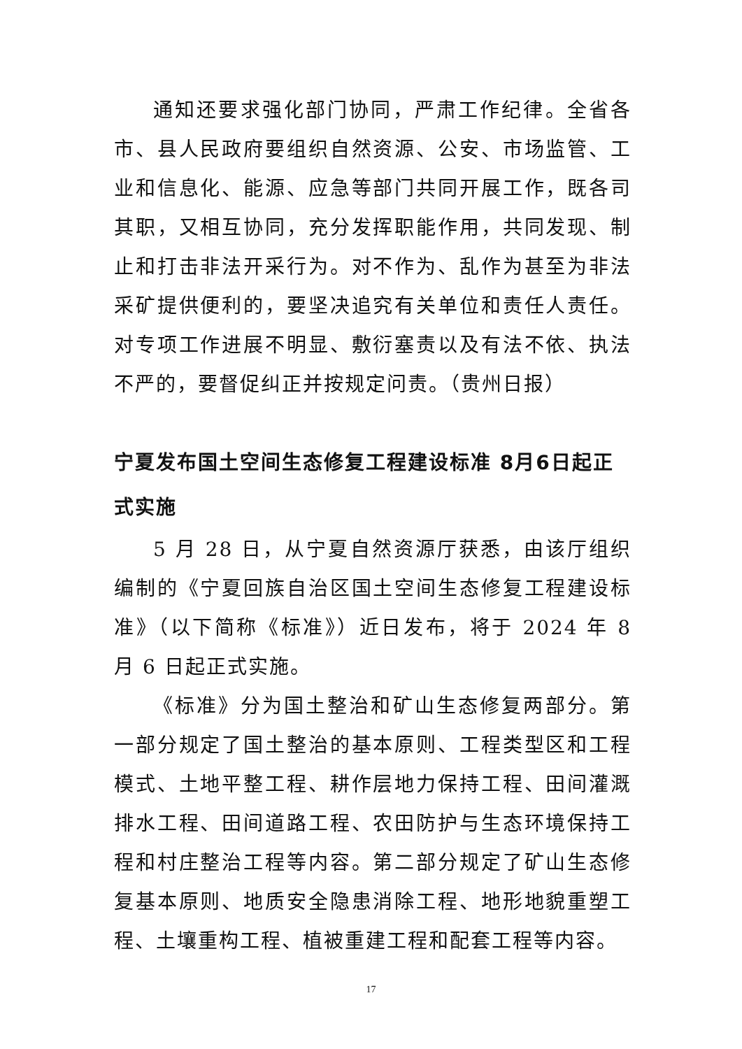通知还要求强化部门协同，严肃工作纪律。全省各市、县人民政府要组织自然资源、公安、市场监管、工业和信息化、能源、应急等部门共同开展工作，既各司其职，又相互协同，充分发挥职能作用，共同发现、制止和打击非法开采行为。对不作为、乱作为甚至为非法采矿提供便利的，要坚决追究有关单位和责任人责任。对专项工作进展不明显、敷衍塞责以及有法不依、执法不严的，要督促纠正并按规定问责。（贵州日报）
宁夏发布国土空间生态修复工程建设标准 8月6日起正式实施
5 月 28 日，从宁夏自然资源厅获悉，由该厅组织编制的《宁夏回族自治区国土空间生态修复工程建设标准》（以下简称《标准》）近日发布，将于 2024 年 8 月 6 日起正式实施。
《标准》分为国土整治和矿山生态修复两部分。第一部分规定了国土整治的基本原则、工程类型区和工程模式、土地平整工程、耕作层地力保持工程、田间灌溉排水工程、田间道路工程、农田防护与生态环境保持工程和村庄整治工程等内容。第二部分规定了矿山生态修复基本原则、地质安全隐患消除工程、地形地貌重塑工程、土壤重构工程、植被重建工程和配套工程等内容。
17